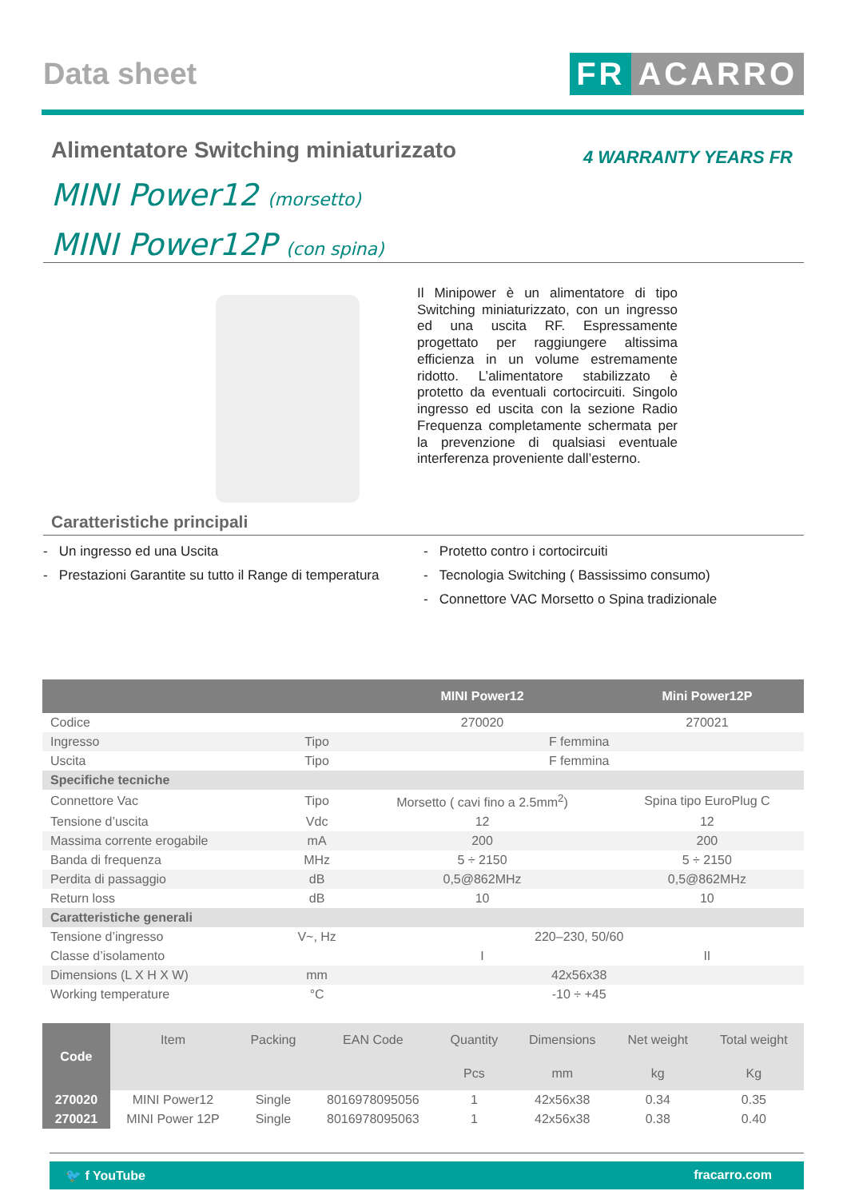Data sheet
FR ACARRO
Alimentatore Switching miniaturizzato
MINI Power12 (morsetto)
MINI Power12P (con spina)
4 WARRANTY YEARS FR
Il Minipower è un alimentatore di tipo Switching miniaturizzato, con un ingresso ed una uscita RF. Espressamente progettato per raggiungere altissima efficienza in un volume estremamente ridotto. L’alimentatore stabilizzato è protetto da eventuali cortocircuiti. Singolo ingresso ed uscita con la sezione Radio Frequenza completamente schermata per la prevenzione di qualsiasi eventuale interferenza proveniente dall’esterno.
Caratteristiche principali
- Un ingresso ed una Uscita
- Prestazioni Garantite su tutto il Range di temperatura
- Protetto contro i cortocircuiti
- Tecnologia Switching ( Bassissimo consumo)
- Connettore VAC Morsetto o Spina tradizionale
| | | MINI Power12 | Mini Power12P |
| --- | --- | --- | --- |
| Codice | | 270020 | 270021 |
| Ingresso | Tipo | F femmina | |
| Uscita | Tipo | F femmina | |
| Specifiche tecniche | | | |
| Connettore Vac | Tipo | Morsetto ( cavi fino a 2.5mm<sup>2</sup>) | Spina tipo EuroPlug C |
| Tensione d’uscita | Vdc | 12 | 12 |
| Massima corrente erogabile | mA | 200 | 200 |
| Banda di frequenza | MHz | 5 ÷ 2150 | 5 ÷ 2150 |
| Perdita di passaggio | dB | 0,5@862MHz | 0,5@862MHz |
| Return loss | dB | 10 | 10 |
| Caratteristiche generali | | | |
| Tensione d’ingresso | V~, Hz | 220–230, 50/60 | |
| Classe d’isolamento | | I | II |
| Dimensions (L X H X W) | mm | 42x56x38 | |
| Working temperature | °C | -10 ÷ +45 | |
| Code | Item | Packing | EAN Code | Quantity | Dimensions | Net weight | Total weight |
| --- | --- | --- | --- | --- | --- | --- | --- |
| | | | | Pcs | mm | kg | Kg |
| 270020 | MINI Power12 | Single | 8016978095056 | 1 | 42x56x38 | 0.34 | 0.35 |
| 270021 | MINI Power 12P | Single | 8016978095063 | 1 | 42x56x38 | 0.38 | 0.40 |
🐦 f YouTube fracarro.com